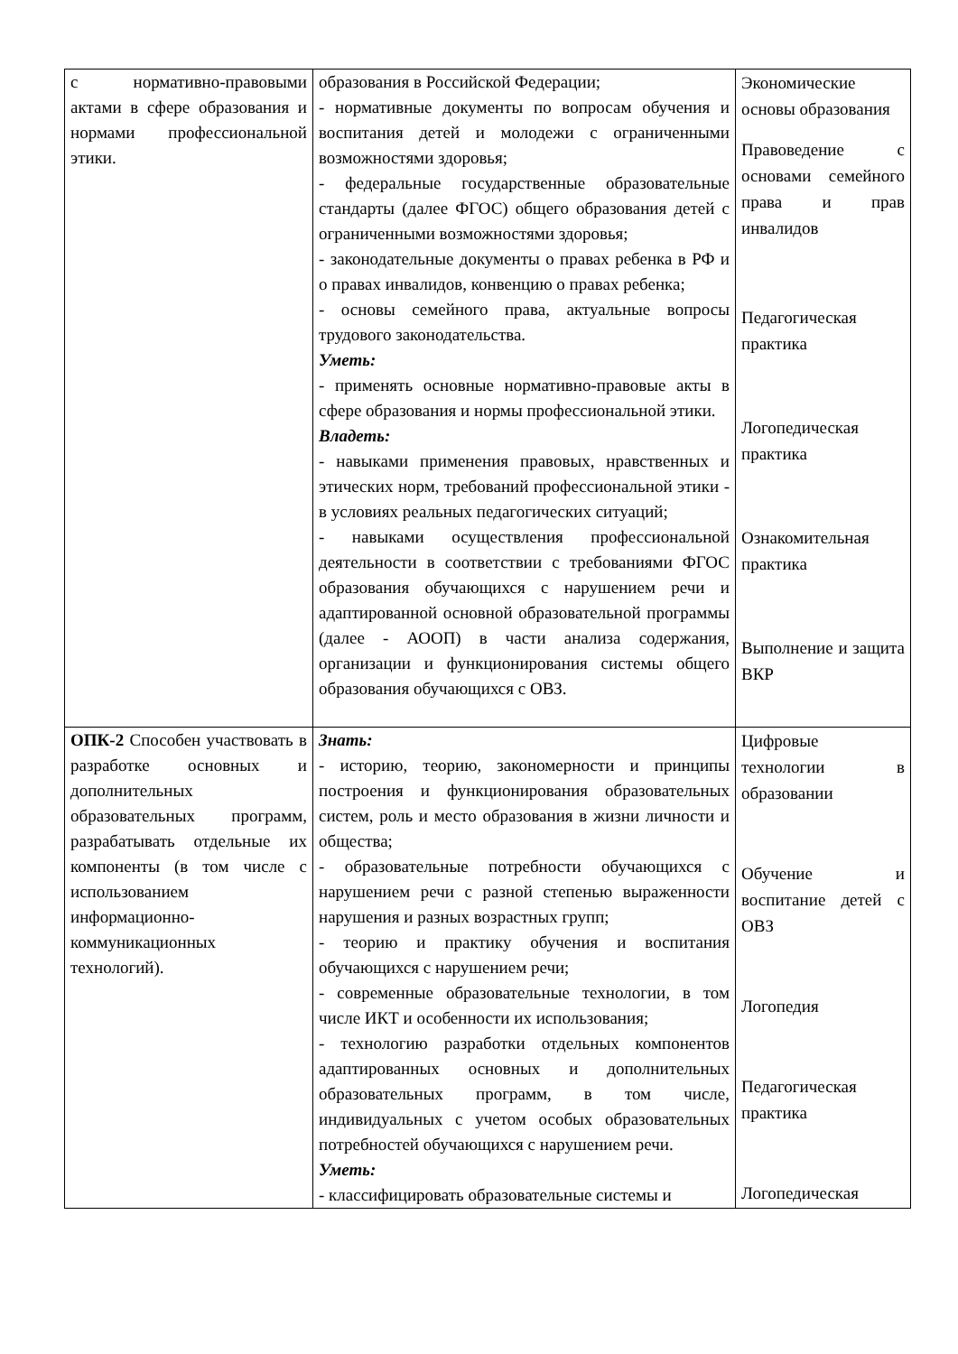| с нормативно-правовыми актами в сфере образования и нормами профессиональной этики. | образования в Российской Федерации; - нормативные документы по вопросам обучения и воспитания детей и молодежи с ограниченными возможностями здоровья; - федеральные государственные образовательные стандарты (далее ФГОС) общего образования детей с ограниченными возможностями здоровья; - законодательные документы о правах ребенка в РФ и о правах инвалидов, конвенцию о правах ребенка; - основы семейного права, актуальные вопросы трудового законодательства. Уметь: - применять основные нормативно-правовые акты в сфере образования и нормы профессиональной этики. Владеть: - навыками применения правовых, нравственных и этических норм, требований профессиональной этики - в условиях реальных педагогических ситуаций; - навыками осуществления профессиональной деятельности в соответствии с требованиями ФГОС образования обучающихся с нарушением речи и адаптированной основной образовательной программы (далее - АООП) в части анализа содержания, организации и функционирования системы общего образования обучающихся с ОВЗ. | Экономические основы образования Правоведение с основами семейного права и прав инвалидов Педагогическая практика Логопедическая практика Ознакомительная практика Выполнение и защита ВКР |
| ОПК-2 Способен участвовать в разработке основных и дополнительных образовательных программ, разрабатывать отдельные их компоненты (в том числе с использованием информационно-коммуникационных технологий). | Знать: - историю, теорию, закономерности и принципы построения и функционирования образовательных систем, роль и место образования в жизни личности и общества; - образовательные потребности обучающихся с нарушением речи с разной степенью выраженности нарушения и разных возрастных групп; - теорию и практику обучения и воспитания обучающихся с нарушением речи; - современные образовательные технологии, в том числе ИКТ и особенности их использования; - технологию разработки отдельных компонентов адаптированных основных и дополнительных образовательных программ, в том числе, индивидуальных с учетом особых образовательных потребностей обучающихся с нарушением речи. Уметь: - классифицировать образовательные системы и | Цифровые технологии в образовании Обучение и воспитание детей с ОВЗ Логопедия Педагогическая практика Логопедическая |